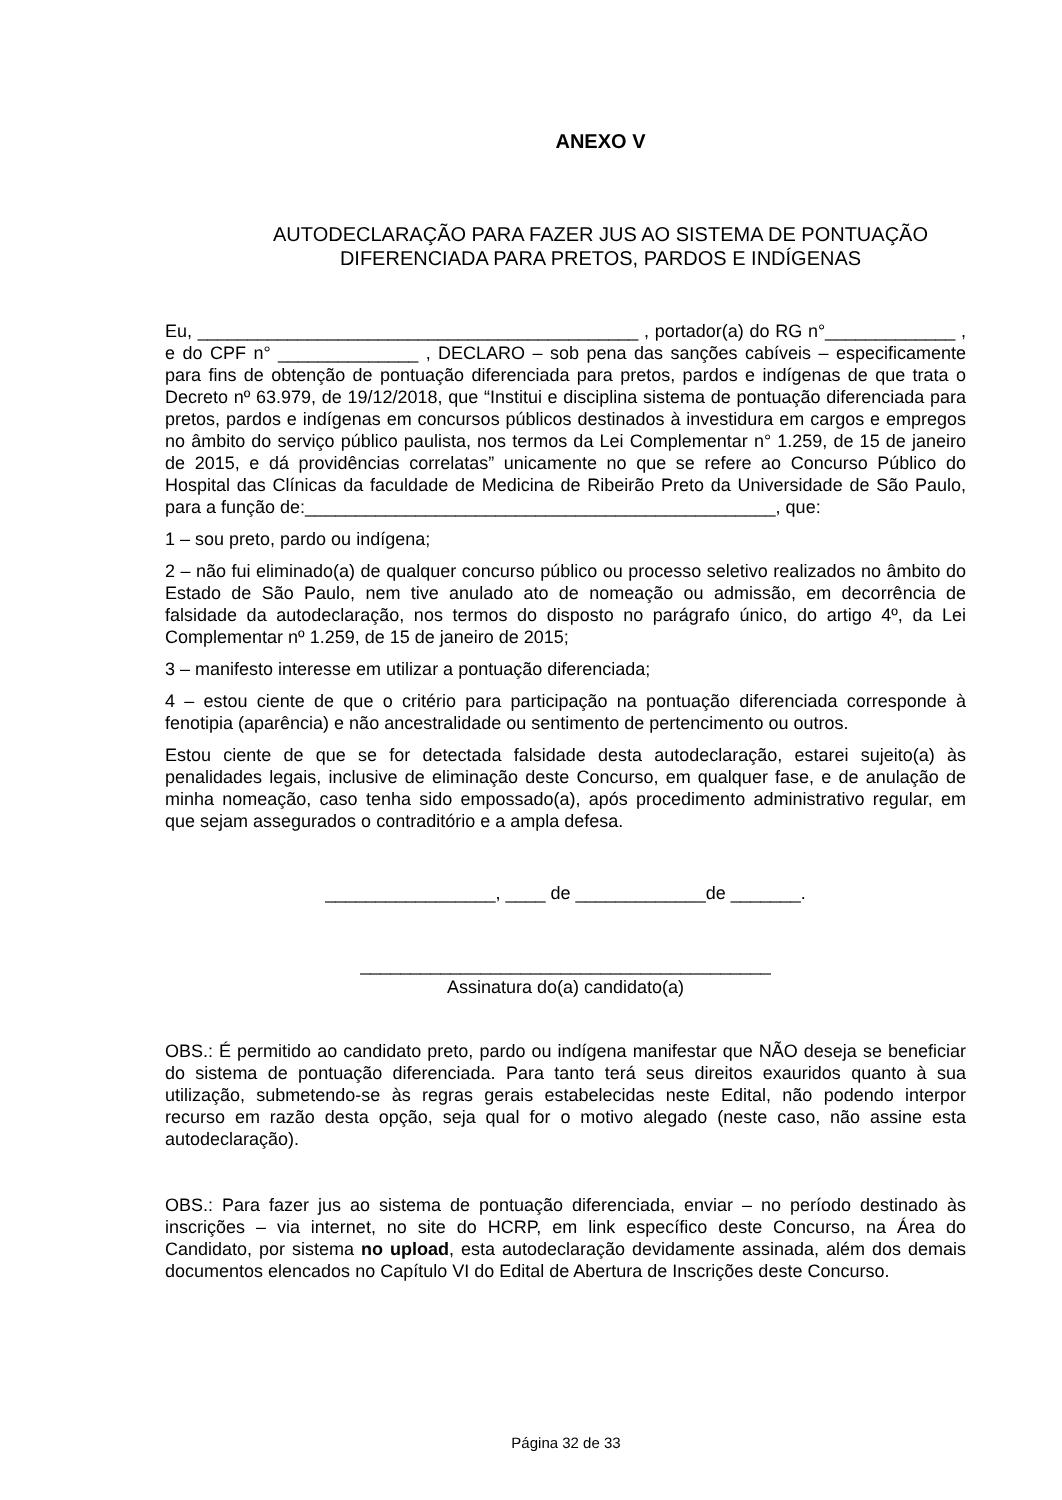ANEXO V
AUTODECLARAÇÃO PARA FAZER JUS AO SISTEMA DE PONTUAÇÃO
DIFERENCIADA PARA PRETOS, PARDOS E INDÍGENAS
Eu, ____________________________________________ , portador(a) do RG n°_____________ , e do CPF n° ______________ , DECLARO – sob pena das sanções cabíveis – especificamente para fins de obtenção de pontuação diferenciada para pretos, pardos e indígenas de que trata o Decreto nº 63.979, de 19/12/2018, que “Institui e disciplina sistema de pontuação diferenciada para pretos, pardos e indígenas em concursos públicos destinados à investidura em cargos e empregos no âmbito do serviço público paulista, nos termos da Lei Complementar n° 1.259, de 15 de janeiro de 2015, e dá providências correlatas” unicamente no que se refere ao Concurso Público do Hospital das Clínicas da faculdade de Medicina de Ribeirão Preto da Universidade de São Paulo, para a função de:_______________________________________________, que:
1 – sou preto, pardo ou indígena;
2 – não fui eliminado(a) de qualquer concurso público ou processo seletivo realizados no âmbito do Estado de São Paulo, nem tive anulado ato de nomeação ou admissão, em decorrência de falsidade da autodeclaração, nos termos do disposto no parágrafo único, do artigo 4º, da Lei Complementar nº 1.259, de 15 de janeiro de 2015;
3 – manifesto interesse em utilizar a pontuação diferenciada;
4 – estou ciente de que o critério para participação na pontuação diferenciada corresponde à fenotipia (aparência) e não ancestralidade ou sentimento de pertencimento ou outros.
Estou ciente de que se for detectada falsidade desta autodeclaração, estarei sujeito(a) às penalidades legais, inclusive de eliminação deste Concurso, em qualquer fase, e de anulação de minha nomeação, caso tenha sido empossado(a), após procedimento administrativo regular, em que sejam assegurados o contraditório e a ampla defesa.
_________________, ____ de _____________de _______.
_________________________________________
Assinatura do(a) candidato(a)
OBS.: É permitido ao candidato preto, pardo ou indígena manifestar que NÃO deseja se beneficiar do sistema de pontuação diferenciada. Para tanto terá seus direitos exauridos quanto à sua utilização, submetendo-se às regras gerais estabelecidas neste Edital, não podendo interpor recurso em razão desta opção, seja qual for o motivo alegado (neste caso, não assine esta autodeclaração).
OBS.: Para fazer jus ao sistema de pontuação diferenciada, enviar – no período destinado às inscrições – via internet, no site do HCRP, em link específico deste Concurso, na Área do Candidato, por sistema no upload, esta autodeclaração devidamente assinada, além dos demais documentos elencados no Capítulo VI do Edital de Abertura de Inscrições deste Concurso.
Página 32 de 33